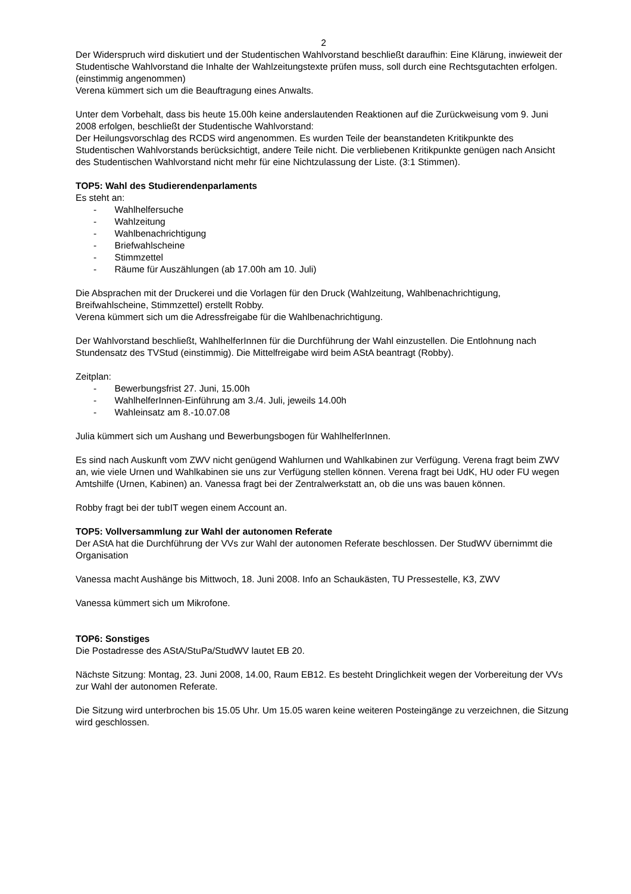2
Der Widerspruch wird diskutiert und der Studentischen Wahlvorstand beschließt daraufhin: Eine Klärung, inwieweit der Studentische Wahlvorstand die Inhalte der Wahlzeitungstexte prüfen muss, soll durch eine Rechtsgutachten erfolgen. (einstimmig angenommen)
Verena kümmert sich um die Beauftragung eines Anwalts.
Unter dem Vorbehalt, dass bis heute 15.00h keine anderslautenden Reaktionen auf die Zurückweisung vom 9. Juni 2008 erfolgen, beschließt der Studentische Wahlvorstand:
Der Heilungsvorschlag des RCDS wird angenommen. Es wurden Teile der beanstandeten Kritikpunkte des Studentischen Wahlvorstands berücksichtigt, andere Teile nicht. Die verbliebenen Kritikpunkte genügen nach Ansicht des Studentischen Wahlvorstand nicht mehr für eine Nichtzulassung der Liste. (3:1 Stimmen).
TOP5: Wahl des Studierendenparlaments
Es steht an:
- Wahlhelfersuche
- Wahlzeitung
- Wahlbenachrichtigung
- Briefwahlscheine
- Stimmzettel
- Räume für Auszählungen (ab 17.00h am 10. Juli)
Die Absprachen mit der Druckerei und die Vorlagen für den Druck (Wahlzeitung, Wahlbenachrichtigung, Breifwahlscheine, Stimmzettel) erstellt Robby.
Verena kümmert sich um die Adressfreigabe für die Wahlbenachrichtigung.
Der Wahlvorstand beschließt, WahlhelferInnen für die Durchführung der Wahl einzustellen. Die Entlohnung nach Stundensatz des TVStud (einstimmig). Die Mittelfreigabe wird beim AStA beantragt (Robby).
Zeitplan:
- Bewerbungsfrist 27. Juni, 15.00h
- WahlhelferInnen-Einführung am 3./4. Juli, jeweils 14.00h
- Wahleinsatz am 8.-10.07.08
Julia kümmert sich um Aushang und Bewerbungsbogen für WahlhelferInnen.
Es sind nach Auskunft vom ZWV nicht genügend Wahlurnen und Wahlkabinen zur Verfügung. Verena fragt beim ZWV an, wie viele Urnen und Wahlkabinen sie uns zur Verfügung stellen können. Verena fragt bei UdK, HU oder FU wegen Amtshilfe (Urnen, Kabinen) an. Vanessa fragt bei der Zentralwerkstatt an, ob die uns was bauen können.
Robby fragt bei der tubIT wegen einem Account an.
TOP5: Vollversammlung zur Wahl der autonomen Referate
Der AStA hat die Durchführung der VVs zur Wahl der autonomen Referate beschlossen. Der StudWV übernimmt die Organisation
Vanessa macht Aushänge bis Mittwoch, 18. Juni 2008. Info an Schaukästen, TU Pressestelle, K3, ZWV
Vanessa kümmert sich um Mikrofone.
TOP6: Sonstiges
Die Postadresse des AStA/StuPa/StudWV lautet EB 20.
Nächste Sitzung: Montag, 23. Juni 2008, 14.00, Raum EB12. Es besteht Dringlichkeit wegen der Vorbereitung der VVs zur Wahl der autonomen Referate.
Die Sitzung wird unterbrochen bis 15.05 Uhr. Um 15.05 waren keine weiteren Posteingänge zu verzeichnen, die Sitzung wird geschlossen.